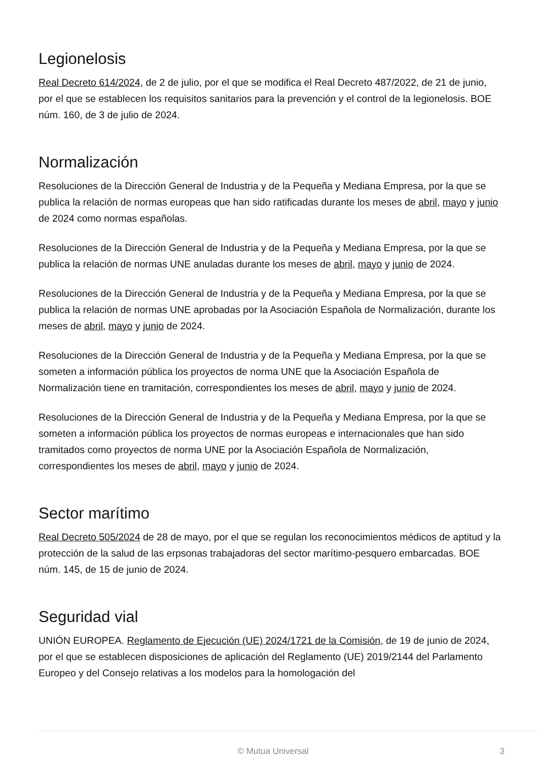Legionelosis
Real Decreto 614/2024, de 2 de julio, por el que se modifica el Real Decreto 487/2022, de 21 de junio, por el que se establecen los requisitos sanitarios para la prevención y el control de la legionelosis. BOE núm. 160, de 3 de julio de 2024.
Normalización
Resoluciones de la Dirección General de Industria y de la Pequeña y Mediana Empresa, por la que se publica la relación de normas europeas que han sido ratificadas durante los meses de abril, mayo y junio de 2024 como normas españolas.
Resoluciones de la Dirección General de Industria y de la Pequeña y Mediana Empresa, por la que se publica la relación de normas UNE anuladas durante los meses de abril, mayo y junio de 2024.
Resoluciones de la Dirección General de Industria y de la Pequeña y Mediana Empresa, por la que se publica la relación de normas UNE aprobadas por la Asociación Española de Normalización, durante los meses de abril, mayo y junio de 2024.
Resoluciones de la Dirección General de Industria y de la Pequeña y Mediana Empresa, por la que se someten a información pública los proyectos de norma UNE que la Asociación Española de Normalización tiene en tramitación, correspondientes los meses de abril, mayo y junio de 2024.
Resoluciones de la Dirección General de Industria y de la Pequeña y Mediana Empresa, por la que se someten a información pública los proyectos de normas europeas e internacionales que han sido tramitados como proyectos de norma UNE por la Asociación Española de Normalización, correspondientes los meses de abril, mayo y junio de 2024.
Sector marítimo
Real Decreto 505/2024 de 28 de mayo, por el que se regulan los reconocimientos médicos de aptitud y la protección de la salud de las erpsonas trabajadoras del sector marítimo-pesquero embarcadas. BOE núm. 145, de 15 de junio de 2024.
Seguridad vial
UNIÓN EUROPEA. Reglamento de Ejecución (UE) 2024/1721 de la Comisión, de 19 de junio de 2024, por el que se establecen disposiciones de aplicación del Reglamento (UE) 2019/2144 del Parlamento Europeo y del Consejo relativas a los modelos para la homologación del
© Mutua Universal
3